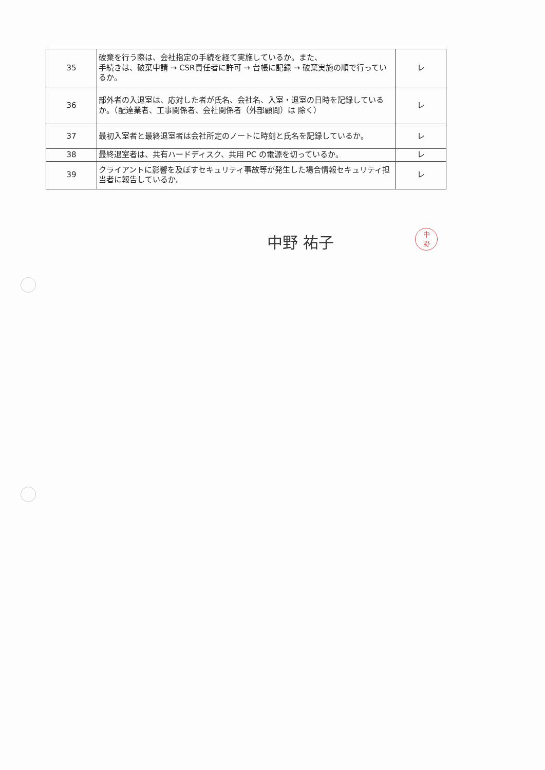| 35 | 破棄を行う際は、会社指定の手続を経て実施しているか。また、 手続きは、破棄申請 → CSR責任者に許可 → 台帳に記録 → 破棄実施の順で行っているか。 | レ |
| 36 | 部外者の入退室は、応対した者が氏名、会社名、入室・退室の日時を記録しているか。（配達業者、工事関係者、会社関係者（外部顧問）は 除く） | レ |
| 37 | 最初入室者と最終退室者は会社所定のノートに時刻と氏名を記録しているか。 | レ |
| 38 | 最終退室者は、共有ハードディスク、共用 PC の電源を切っているか。 | レ |
| 39 | クライアントに影響を及ぼすセキュリティ事故等が発生した場合情報セキュリティ担当者に報告しているか。 | レ |
中野 祐子
中
野